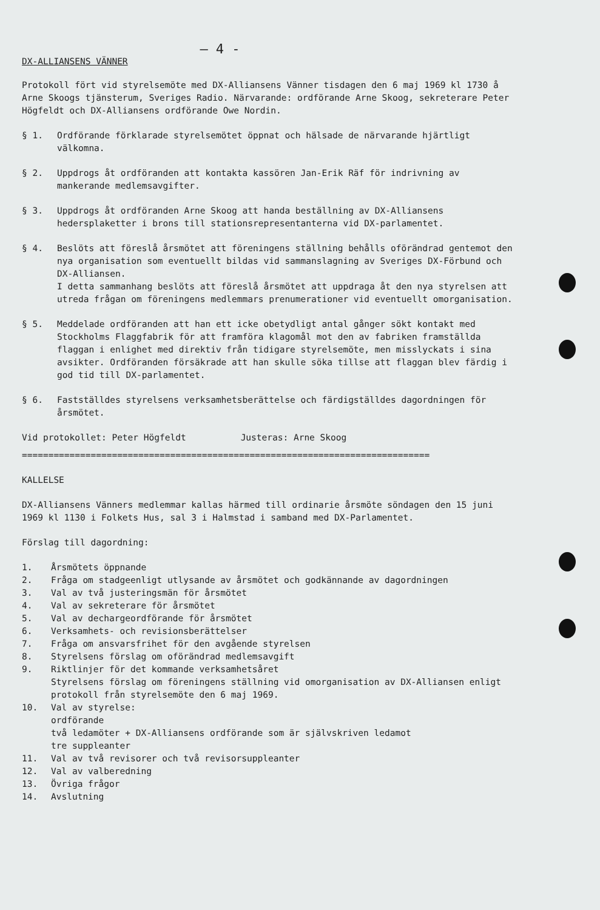— 4 -
DX-ALLIANSENS VÄNNER
Protokoll fört vid styrelsemöte med DX-Alliansens Vänner tisdagen den 6 maj 1969 kl 1730 å Arne Skoogs tjänsterum, Sveriges Radio. Närvarande: ordförande Arne Skoog, sekreterare Peter Högfeldt och DX-Alliansens ordförande Owe Nordin.
§ 1. Ordförande förklarade styrelsemötet öppnat och hälsade de närvarande hjärtligt välkomna.
§ 2. Uppdrogs åt ordföranden att kontakta kassören Jan-Erik Räf för indrivning av mankerande medlemsavgifter.
§ 3. Uppdrogs åt ordföranden Arne Skoog att handa beställning av DX-Alliansens hedersplaketter i brons till stationsrepresentanterna vid DX-parlamentet.
§ 4. Beslöts att föreslå årsmötet att föreningens ställning behålls oförändrad gentemot den nya organisation som eventuellt bildas vid sammanslagning av Sveriges DX-Förbund och DX-Alliansen.
I detta sammanhang beslöts att föreslå årsmötet att uppdraga åt den nya styrelsen att utreda frågan om föreningens medlemmars prenumerationer vid eventuellt omorganisation.
§ 5. Meddelade ordföranden att han ett icke obetydligt antal gånger sökt kontakt med Stockholms Flaggfabrik för att framföra klagomål mot den av fabriken framställda flaggan i enlighet med direktiv från tidigare styrelsemöte, men misslyckats i sina avsikter. Ordföranden försäkrade att han skulle söka tillse att flaggan blev färdig i god tid till DX-parlamentet.
§ 6. Fastställdes styrelsens verksamhetsberättelse och färdigställdes dagordningen för årsmötet.
Vid protokollet: Peter Högfeldt Justeras: Arne Skoog
=============================================================================
KALLELSE
DX-Alliansens Vänners medlemmar kallas härmed till ordinarie årsmöte söndagen den 15 juni 1969 kl 1130 i Folkets Hus, sal 3 i Halmstad i samband med DX-Parlamentet.
Förslag till dagordning:
1. Årsmötets öppnande
2. Fråga om stadgeenligt utlysande av årsmötet och godkännande av dagordningen
3. Val av två justeringsmän för årsmötet
4. Val av sekreterare för årsmötet
5. Val av dechargeordförande för årsmötet
6. Verksamhets- och revisionsberättelser
7. Fråga om ansvarsfrihet för den avgående styrelsen
8. Styrelsens förslag om oförändrad medlemsavgift
9. Riktlinjer för det kommande verksamhetsåret
Styrelsens förslag om föreningens ställning vid omorganisation av DX-Alliansen enligt protokoll från styrelsemöte den 6 maj 1969.
10. Val av styrelse:
ordförande
två ledamöter + DX-Alliansens ordförande som är självskriven ledamot
tre suppleanter
11. Val av två revisorer och två revisorsuppleanter
12. Val av valberedning
13. Övriga frågor
14. Avslutning